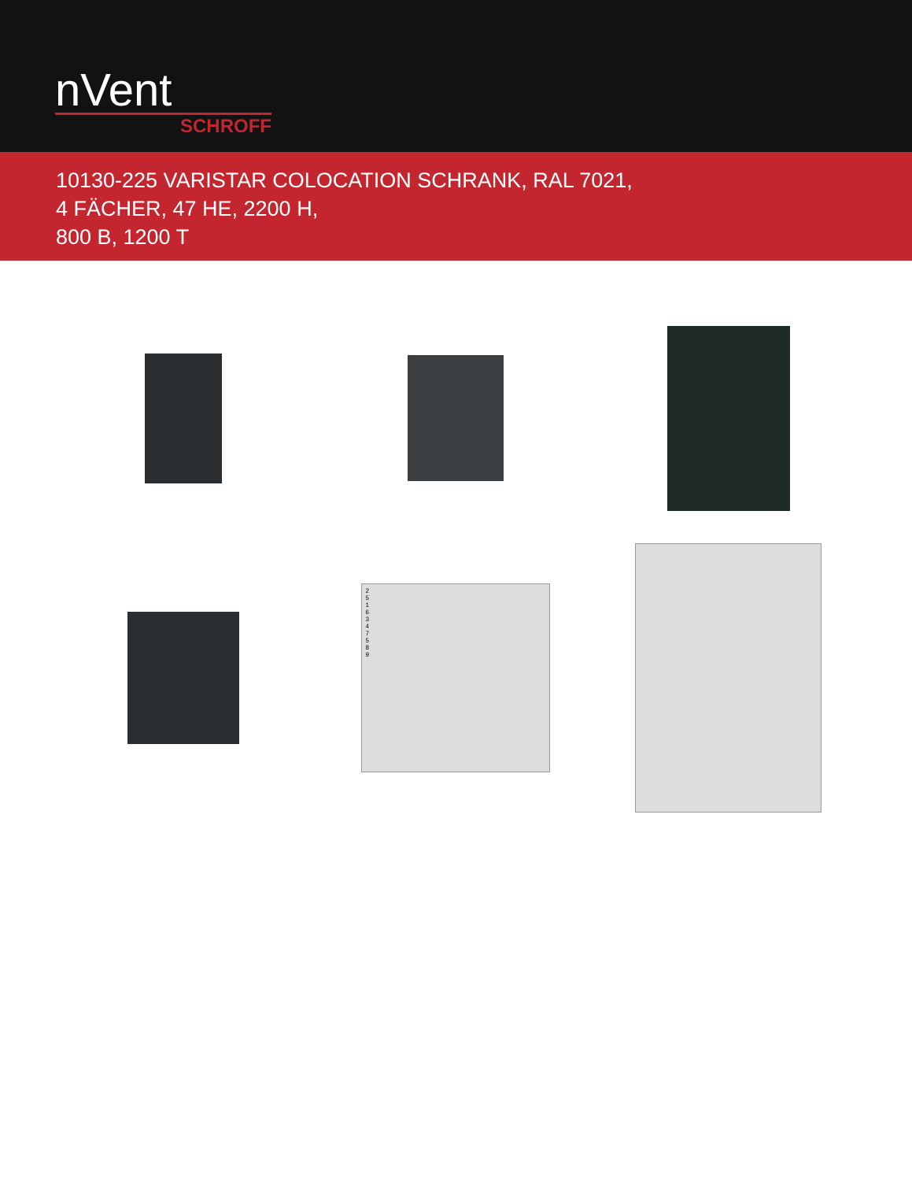nVent
SCHROFF
10130-225 VARISTAR COLOCATION SCHRANK, RAL 7021,
4 FÄCHER, 47 HE, 2200 H,
800 B, 1200 T
2
5
1
6
3
4
7
5
8
9